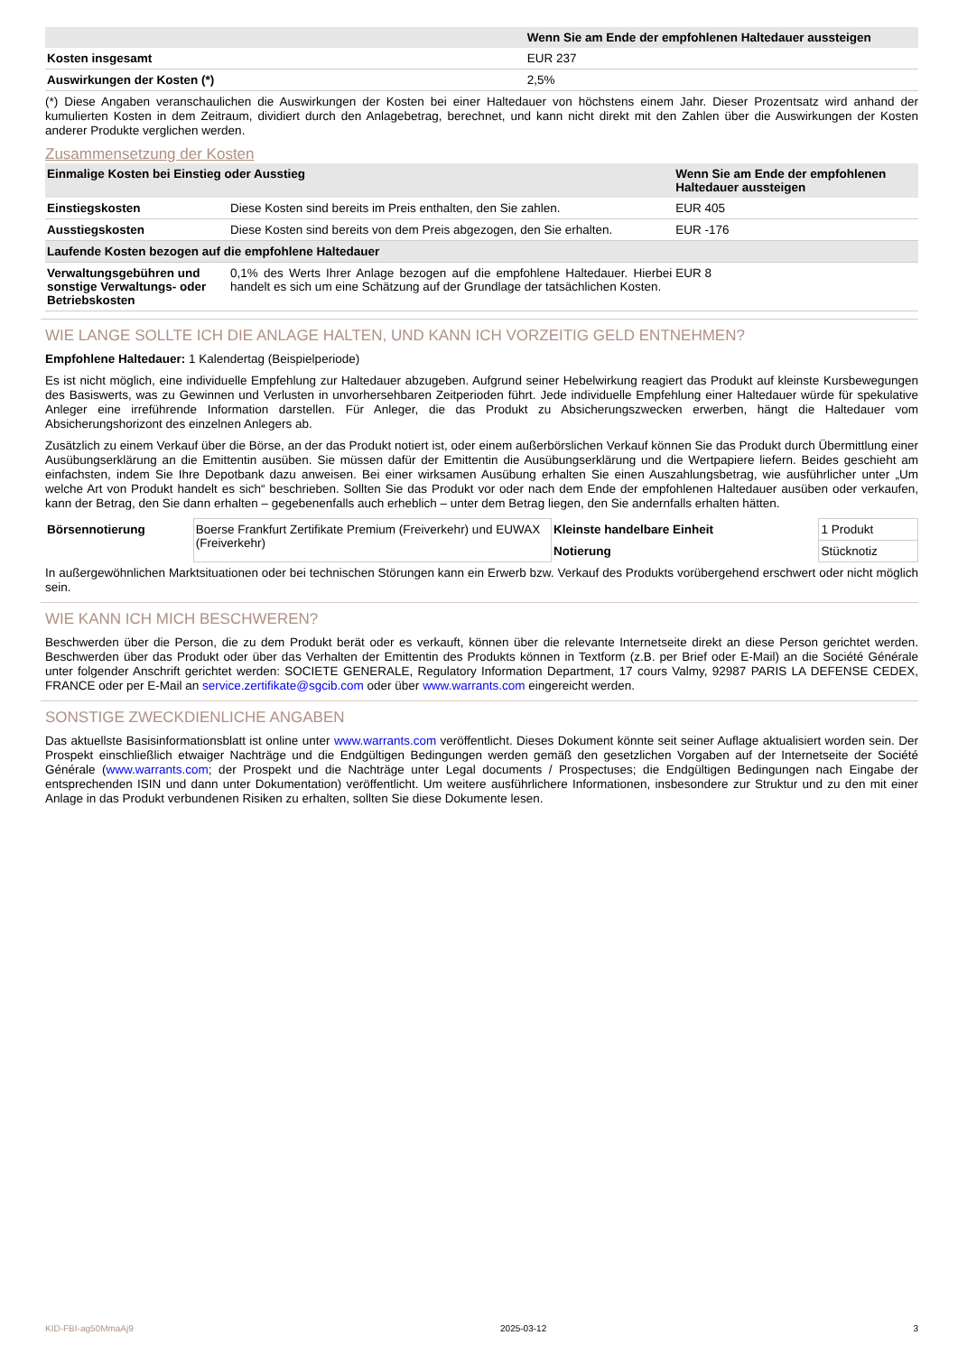| | Wenn Sie am Ende der empfohlenen Haltedauer aussteigen |
| --- | --- |
| Kosten insgesamt | EUR 237 |
| Auswirkungen der Kosten (*) | 2,5% |
(*) Diese Angaben veranschaulichen die Auswirkungen der Kosten bei einer Haltedauer von höchstens einem Jahr. Dieser Prozentsatz wird anhand der kumulierten Kosten in dem Zeitraum, dividiert durch den Anlagebetrag, berechnet, und kann nicht direkt mit den Zahlen über die Auswirkungen der Kosten anderer Produkte verglichen werden.
Zusammensetzung der Kosten
| Einmalige Kosten bei Einstieg oder Ausstieg | | Wenn Sie am Ende der empfohlenen Haltedauer aussteigen |
| --- | --- | --- |
| Einstiegskosten | Diese Kosten sind bereits im Preis enthalten, den Sie zahlen. | EUR 405 |
| Ausstiegskosten | Diese Kosten sind bereits von dem Preis abgezogen, den Sie erhalten. | EUR -176 |
| Laufende Kosten bezogen auf die empfohlene Haltedauer | | |
| Verwaltungsgebühren und sonstige Verwaltungs- oder Betriebskosten | 0,1% des Werts Ihrer Anlage bezogen auf die empfohlene Haltedauer. Hierbei handelt es sich um eine Schätzung auf der Grundlage der tatsächlichen Kosten. | EUR 8 |
WIE LANGE SOLLTE ICH DIE ANLAGE HALTEN, UND KANN ICH VORZEITIG GELD ENTNEHMEN?
Empfohlene Haltedauer: 1 Kalendertag (Beispielperiode)
Es ist nicht möglich, eine individuelle Empfehlung zur Haltedauer abzugeben. Aufgrund seiner Hebelwirkung reagiert das Produkt auf kleinste Kursbewegungen des Basiswerts, was zu Gewinnen und Verlusten in unvorhersehbaren Zeitperioden führt. Jede individuelle Empfehlung einer Haltedauer würde für spekulative Anleger eine irreführende Information darstellen. Für Anleger, die das Produkt zu Absicherungszwecken erwerben, hängt die Haltedauer vom Absicherungshorizont des einzelnen Anlegers ab.
Zusätzlich zu einem Verkauf über die Börse, an der das Produkt notiert ist, oder einem außerbörslichen Verkauf können Sie das Produkt durch Übermittlung einer Ausübungserklärung an die Emittentin ausüben. Sie müssen dafür der Emittentin die Ausübungserklärung und die Wertpapiere liefern. Beides geschieht am einfachsten, indem Sie Ihre Depotbank dazu anweisen. Bei einer wirksamen Ausübung erhalten Sie einen Auszahlungsbetrag, wie ausführlicher unter „Um welche Art von Produkt handelt es sich“ beschrieben. Sollten Sie das Produkt vor oder nach dem Ende der empfohlenen Haltedauer ausüben oder verkaufen, kann der Betrag, den Sie dann erhalten – gegebenenfalls auch erheblich – unter dem Betrag liegen, den Sie andernfalls erhalten hätten.
| Börsennotierung | Boerse Frankfurt Zertifikate Premium (Freiverkehr) und EUWAX (Freiverkehr) | Kleinste handelbare Einheit | 1 Produkt |
| | | Notierung | Stücknotiz |
In außergewöhnlichen Marktsituationen oder bei technischen Störungen kann ein Erwerb bzw. Verkauf des Produkts vorübergehend erschwert oder nicht möglich sein.
WIE KANN ICH MICH BESCHWEREN?
Beschwerden über die Person, die zu dem Produkt berät oder es verkauft, können über die relevante Internetseite direkt an diese Person gerichtet werden. Beschwerden über das Produkt oder über das Verhalten der Emittentin des Produkts können in Textform (z.B. per Brief oder E-Mail) an die Société Générale unter folgender Anschrift gerichtet werden: SOCIETE GENERALE, Regulatory Information Department, 17 cours Valmy, 92987 PARIS LA DEFENSE CEDEX, FRANCE oder per E-Mail an service.zertifikate@sgcib.com oder über www.warrants.com eingereicht werden.
SONSTIGE ZWECKDIENLICHE ANGABEN
Das aktuellste Basisinformationsblatt ist online unter www.warrants.com veröffentlicht. Dieses Dokument könnte seit seiner Auflage aktualisiert worden sein. Der Prospekt einschließlich etwaiger Nachträge und die Endgültigen Bedingungen werden gemäß den gesetzlichen Vorgaben auf der Internetseite der Société Générale (www.warrants.com; der Prospekt und die Nachträge unter Legal documents / Prospectuses; die Endgültigen Bedingungen nach Eingabe der entsprechenden ISIN und dann unter Dokumentation) veröffentlicht. Um weitere ausführlichere Informationen, insbesondere zur Struktur und zu den mit einer Anlage in das Produkt verbundenen Risiken zu erhalten, sollten Sie diese Dokumente lesen.
KID-FBI-ag50MmaAj9 2025-03-12 3